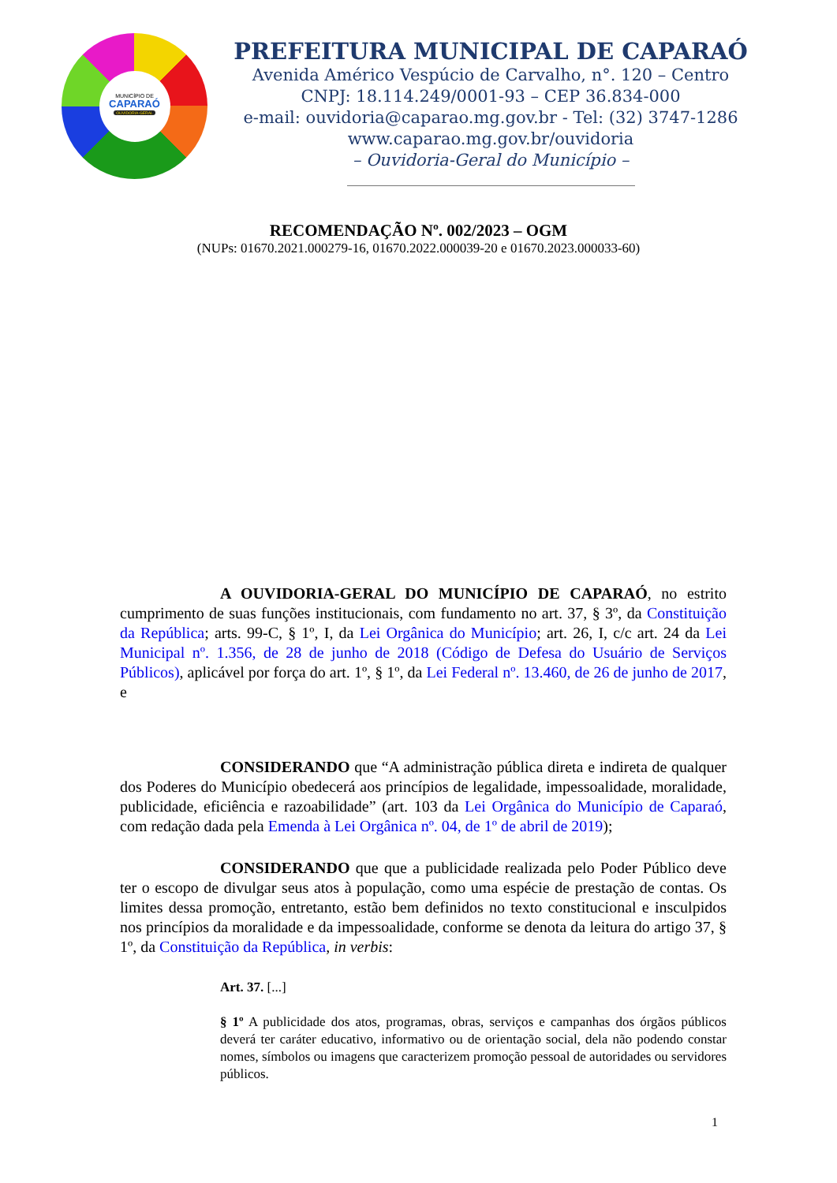MUNICÍPIO DE
CAPARAÓ
OUVIDORIA-GERAL
PREFEITURA MUNICIPAL DE CAPARAÓ
Avenida Américo Vespúcio de Carvalho, n°. 120 – Centro
CNPJ: 18.114.249/0001-93 – CEP 36.834-000
e-mail: ouvidoria@caparao.mg.gov.br - Tel: (32) 3747-1286
www.caparao.mg.gov.br/ouvidoria
– Ouvidoria-Geral do Município –
RECOMENDAÇÃO Nº. 002/2023 – OGM
(NUPs: 01670.2021.000279-16, 01670.2022.000039-20 e 01670.2023.000033-60)
A OUVIDORIA-GERAL DO MUNICÍPIO DE CAPARAÓ, no estrito cumprimento de suas funções institucionais, com fundamento no art. 37, § 3º, da Constituição da República; arts. 99-C, § 1º, I, da Lei Orgânica do Município; art. 26, I, c/c art. 24 da Lei Municipal nº. 1.356, de 28 de junho de 2018 (Código de Defesa do Usuário de Serviços Públicos), aplicável por força do art. 1º, § 1º, da Lei Federal nº. 13.460, de 26 de junho de 2017, e
CONSIDERANDO que “A administração pública direta e indireta de qualquer dos Poderes do Município obedecerá aos princípios de legalidade, impessoalidade, moralidade, publicidade, eficiência e razoabilidade” (art. 103 da Lei Orgânica do Município de Caparaó, com redação dada pela Emenda à Lei Orgânica nº. 04, de 1º de abril de 2019);
CONSIDERANDO que que a publicidade realizada pelo Poder Público deve ter o escopo de divulgar seus atos à população, como uma espécie de prestação de contas. Os limites dessa promoção, entretanto, estão bem definidos no texto constitucional e insculpidos nos princípios da moralidade e da impessoalidade, conforme se denota da leitura do artigo 37, § 1º, da Constituição da República, in verbis:
Art. 37. [...]
§ 1º A publicidade dos atos, programas, obras, serviços e campanhas dos órgãos públicos deverá ter caráter educativo, informativo ou de orientação social, dela não podendo constar nomes, símbolos ou imagens que caracterizem promoção pessoal de autoridades ou servidores públicos.
1